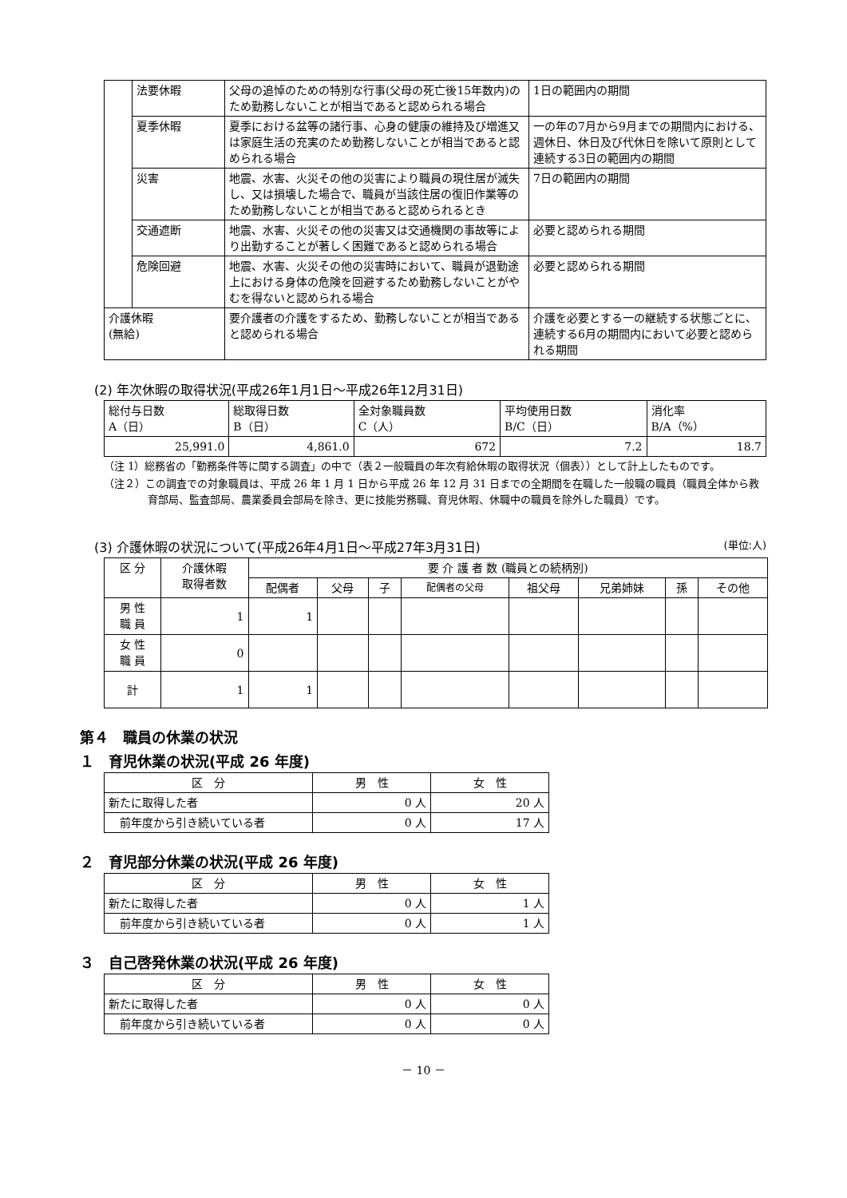| | 法要休暇 | 父母の追悼のための特別な行事(父母の死亡後15年数内)のため勤務しないことが相当であると認められる場合 | 1日の範囲内の期間 |
| | 夏季休暇 | 夏季における盆等の諸行事、心身の健康の維持及び増進又は家庭生活の充実のため勤務しないことが相当であると認められる場合 | 一の年の7月から9月までの期間内における、週休日、休日及び代休日を除いて原則として連続する3日の範囲内の期間 |
| | 災害 | 地震、水害、火災その他の災害により職員の現住居が滅失し、又は損壊した場合で、職員が当該住居の復旧作業等のため勤務しないことが相当であると認められるとき | 7日の範囲内の期間 |
| | 交通遮断 | 地震、水害、火災その他の災害又は交通機関の事故等により出勤することが著しく困難であると認められる場合 | 必要と認められる期間 |
| | 危険回避 | 地震、水害、火災その他の災害時において、職員が退勤途上における身体の危険を回避するため勤務しないことがやむを得ないと認められる場合 | 必要と認められる期間 |
| 介護休暇 (無給) | | 要介護者の介護をするため、勤務しないことが相当であると認められる場合 | 介護を必要とする一の継続する状態ごとに、連続する6月の期間内において必要と認められる期間 |
(2) 年次休暇の取得状況(平成26年1月1日～平成26年12月31日)
| 総付与日数 A（日） | 総取得日数 B（日） | 全対象職員数 C（人） | 平均使用日数 B/C（日） | 消化率 B/A（%） |
| --- | --- | --- | --- | --- |
| 25,991.0 | 4,861.0 | 672 | 7.2 | 18.7 |
（注 1）総務省の「勤務条件等に関する調査」の中で（表２一般職員の年次有給休暇の取得状況（個表））として計上したものです。
（注２）この調査での対象職員は、平成 26 年 1 月 1 日から平成 26 年 12 月 31 日までの全期間を在職した一般職の職員（職員全体から教育部局、監査部局、農業委員会部局を除き、更に技能労務職、育児休暇、休職中の職員を除外した職員）です。
(3) 介護休暇の状況について(平成26年4月1日～平成27年3月31日) (単位:人)
| 区 分 | 介護休暇 取得者数 | 要 介 護 者 数 (職員との続柄別) | | | | | | | |
| --- | --- | --- | --- | --- | --- | --- | --- | --- | --- |
| | | 配偶者 | 父母 | 子 | 配偶者の父母 | 祖父母 | 兄弟姉妹 | 孫 | その他 |
| 男 性 職 員 | 1 | 1 | | | | | | | |
| 女 性 職 員 | 0 | | | | | | | | |
| 計 | 1 | 1 | | | | | | | |
第４　職員の休業の状況
１　育児休業の状況(平成 26 年度)
| 区 分 | 男 性 | 女 性 |
| --- | --- | --- |
| 新たに取得した者 | 0 人 | 20 人 |
| 前年度から引き続いている者 | 0 人 | 17 人 |
２　育児部分休業の状況(平成 26 年度)
| 区 分 | 男 性 | 女 性 |
| --- | --- | --- |
| 新たに取得した者 | 0 人 | 1 人 |
| 前年度から引き続いている者 | 0 人 | 1 人 |
３　自己啓発休業の状況(平成 26 年度)
| 区 分 | 男 性 | 女 性 |
| --- | --- | --- |
| 新たに取得した者 | 0 人 | 0 人 |
| 前年度から引き続いている者 | 0 人 | 0 人 |
－ 10 －